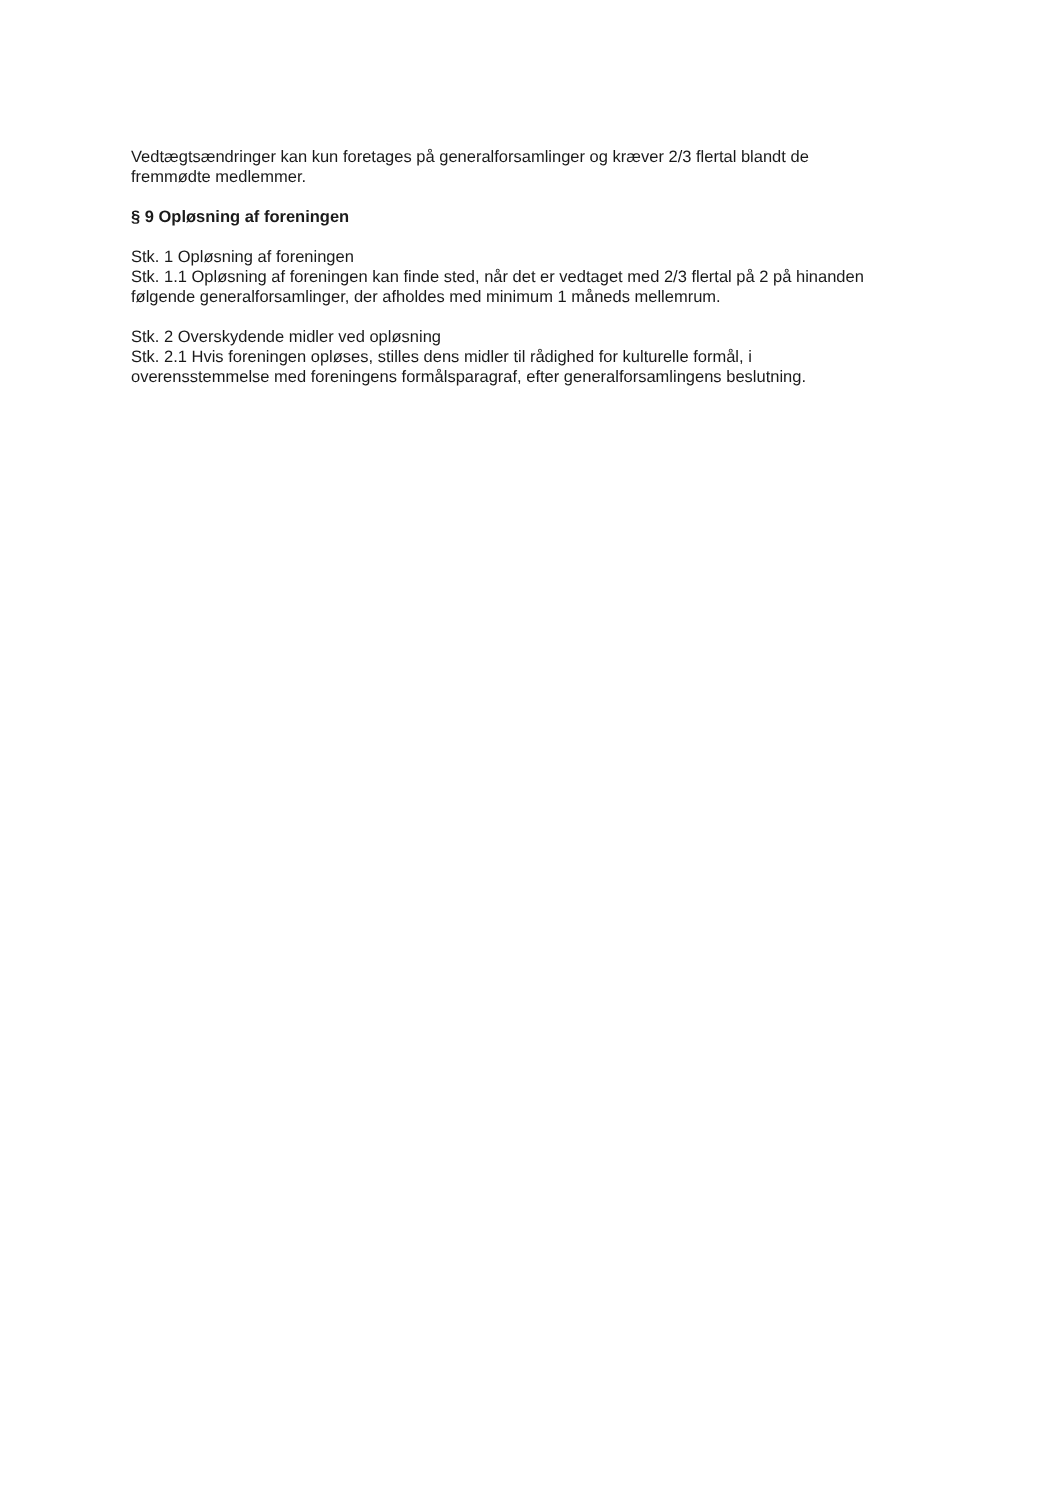Vedtægtsændringer kan kun foretages på generalforsamlinger og kræver 2/3 flertal blandt de fremmødte medlemmer.
§ 9 Opløsning af foreningen
Stk. 1 Opløsning af foreningen
Stk. 1.1 Opløsning af foreningen kan finde sted, når det er vedtaget med 2/3 flertal på 2 på hinanden følgende generalforsamlinger, der afholdes med minimum 1 måneds mellemrum.
Stk. 2 Overskydende midler ved opløsning
Stk. 2.1 Hvis foreningen opløses, stilles dens midler til rådighed for kulturelle formål, i overensstemmelse med foreningens formålsparagraf, efter generalforsamlingens beslutning.